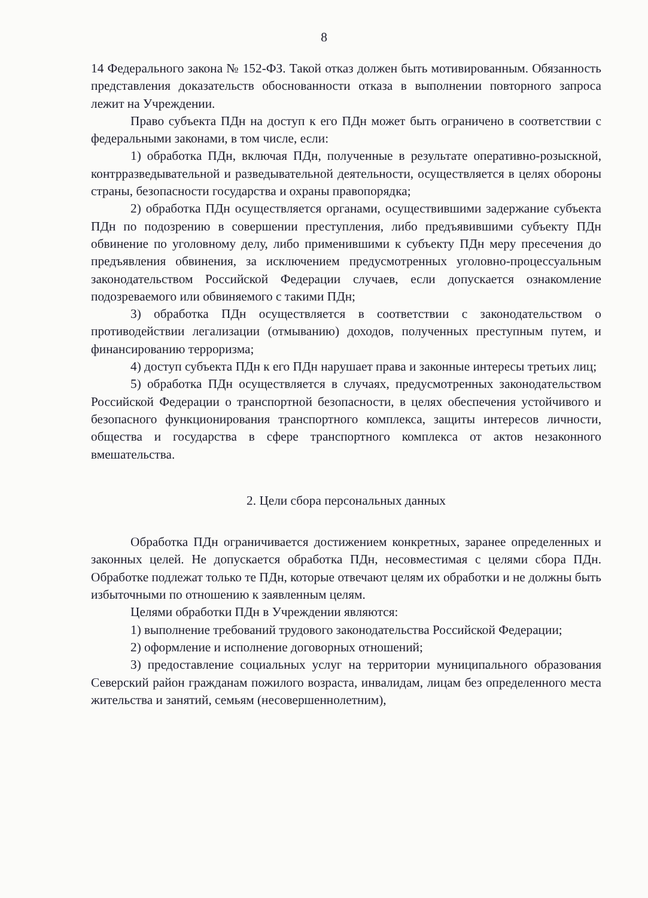8
14 Федерального закона № 152-ФЗ. Такой отказ должен быть мотивированным. Обязанность представления доказательств обоснованности отказа в выполнении повторного запроса лежит на Учреждении.
Право субъекта ПДн на доступ к его ПДн может быть ограничено в соответствии с федеральными законами, в том числе, если:
1) обработка ПДн, включая ПДн, полученные в результате оперативно-розыскной, контрразведывательной и разведывательной деятельности, осуществляется в целях обороны страны, безопасности государства и охраны правопорядка;
2) обработка ПДн осуществляется органами, осуществившими задержание субъекта ПДн по подозрению в совершении преступления, либо предъявившими субъекту ПДн обвинение по уголовному делу, либо применившими к субъекту ПДн меру пресечения до предъявления обвинения, за исключением предусмотренных уголовно-процессуальным законодательством Российской Федерации случаев, если допускается ознакомление подозреваемого или обвиняемого с такими ПДн;
3) обработка ПДн осуществляется в соответствии с законодательством о противодействии легализации (отмыванию) доходов, полученных преступным путем, и финансированию терроризма;
4) доступ субъекта ПДн к его ПДн нарушает права и законные интересы третьих лиц;
5) обработка ПДн осуществляется в случаях, предусмотренных законодательством Российской Федерации о транспортной безопасности, в целях обеспечения устойчивого и безопасного функционирования транспортного комплекса, защиты интересов личности, общества и государства в сфере транспортного комплекса от актов незаконного вмешательства.
2. Цели сбора персональных данных
Обработка ПДн ограничивается достижением конкретных, заранее определенных и законных целей. Не допускается обработка ПДн, несовместимая с целями сбора ПДн. Обработке подлежат только те ПДн, которые отвечают целям их обработки и не должны быть избыточными по отношению к заявленным целям.
Целями обработки ПДн в Учреждении являются:
1) выполнение требований трудового законодательства Российской Федерации;
2) оформление и исполнение договорных отношений;
3) предоставление социальных услуг на территории муниципального образования Северский район гражданам пожилого возраста, инвалидам, лицам без определенного места жительства и занятий, семьям (несовершеннолетним),